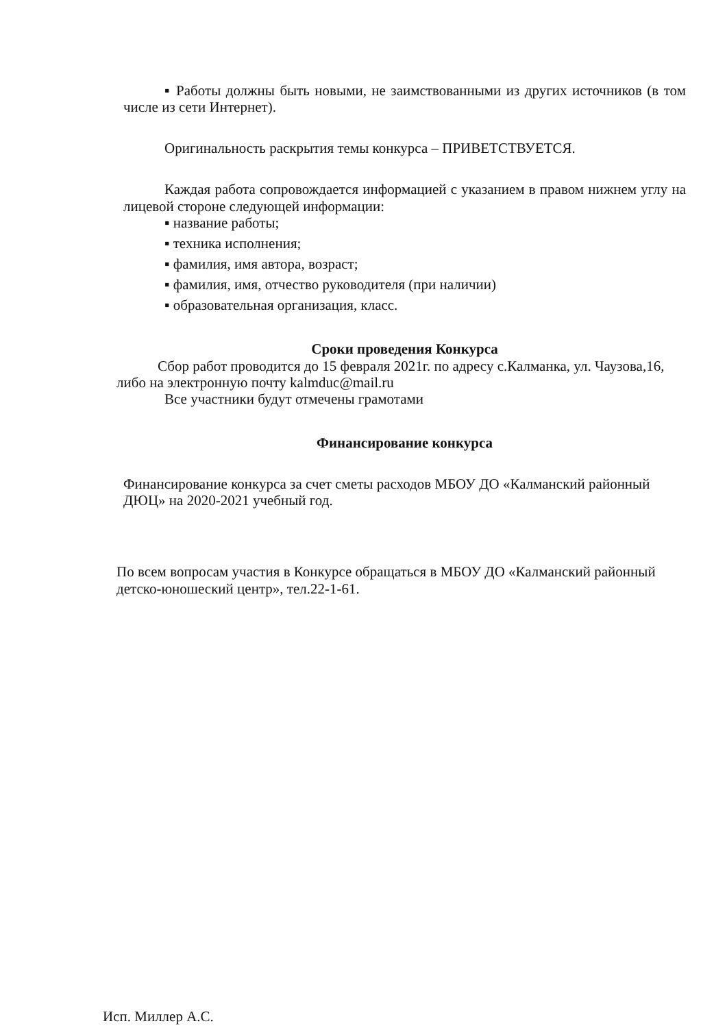▪ Работы должны быть новыми, не заимствованными из других источников (в том числе из сети Интернет).
Оригинальность раскрытия темы конкурса – ПРИВЕТСТВУЕТСЯ.
Каждая работа сопровождается информацией с указанием в правом нижнем углу на лицевой стороне следующей информации:
▪ название работы;
▪ техника исполнения;
▪ фамилия, имя автора, возраст;
▪ фамилия, имя, отчество руководителя (при наличии)
▪ образовательная организация, класс.
Сроки проведения Конкурса
Сбор работ проводится до 15 февраля 2021г. по адресу с.Калманка, ул. Чаузова,16, либо на электронную почту kalmduc@mail.ru
Все участники будут отмечены грамотами
Финансирование конкурса
Финансирование конкурса за счет сметы расходов МБОУ ДО «Калманский районный ДЮЦ» на 2020-2021 учебный год.
По всем вопросам участия в Конкурсе обращаться в МБОУ ДО «Калманский районный детско-юношеский центр», тел.22-1-61.
Исп. Миллер А.С.